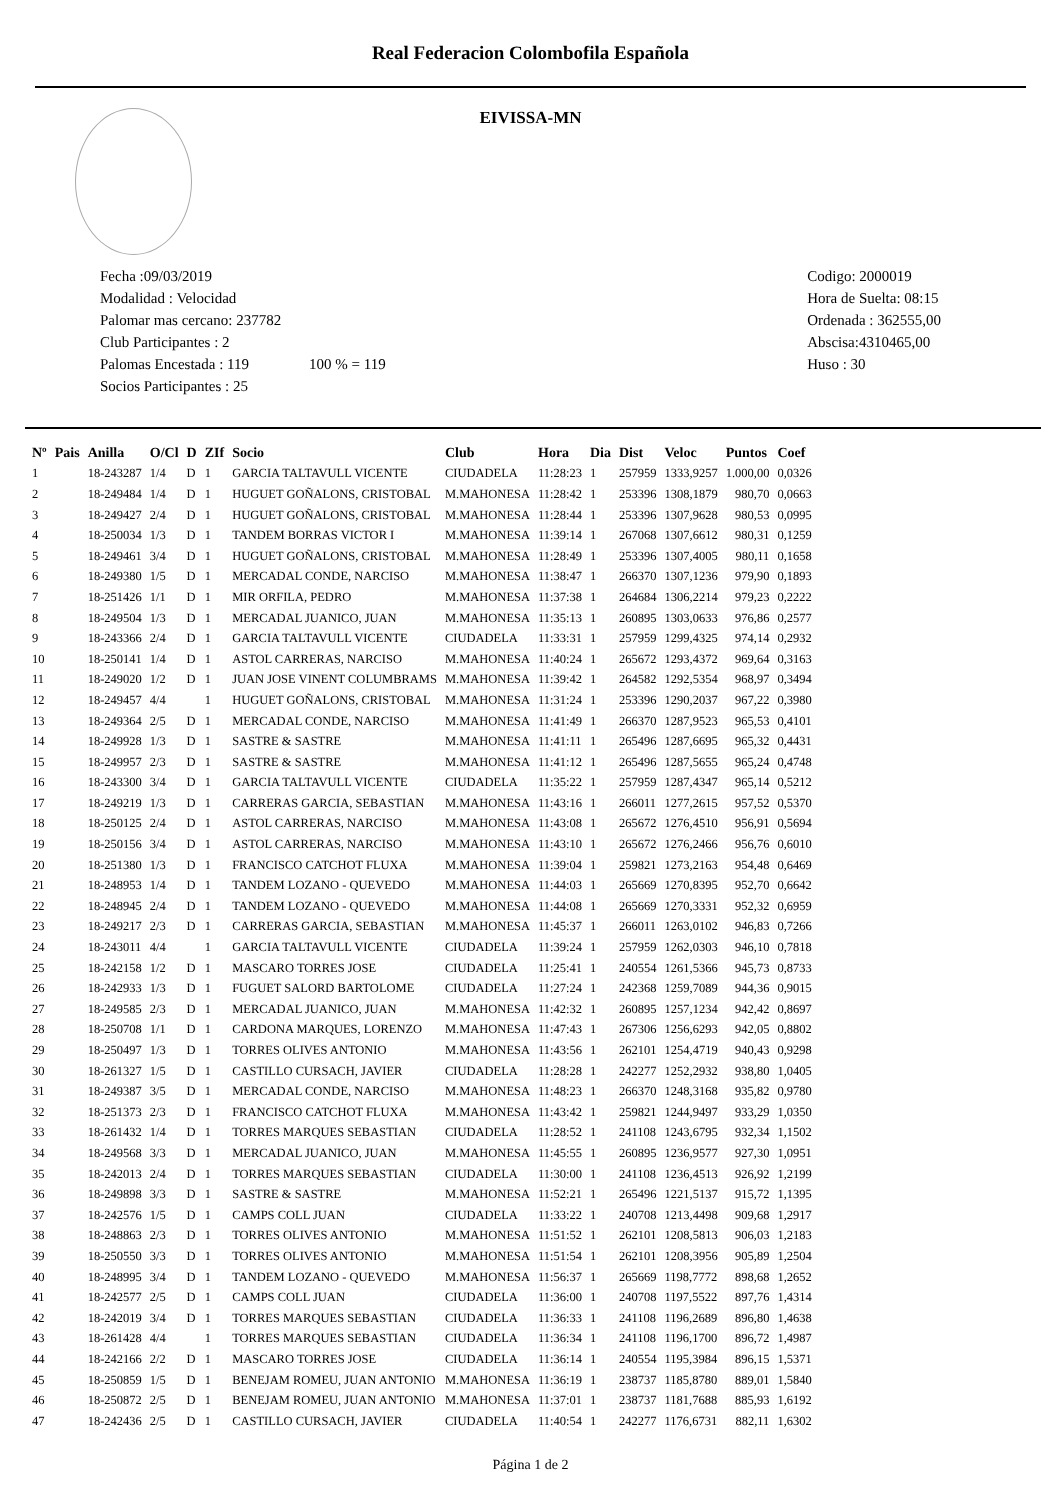Real Federacion Colombofila Española
EIVISSA-MN
Fecha :09/03/2019
Modalidad : Velocidad
Palomar mas cercano: 237782
Club Participantes : 2
Palomas Encestada : 119 100 % = 119
Socios Participantes : 25
Codigo: 2000019
Hora de Suelta: 08:15
Ordenada : 362555,00
Abscisa:4310465,00
Huso : 30
| Nº | Pais | Anilla | O/Cl | D | ZIf | Socio | Club | Hora | Dia | Dist | Veloc | Puntos | Coef |
| --- | --- | --- | --- | --- | --- | --- | --- | --- | --- | --- | --- | --- | --- |
| 1 | | 18-243287 | 1/4 | D | 1 | GARCIA TALTAVULL VICENTE | CIUDADELA | 11:28:23 | 1 | 257959 | 1333,9257 | 1.000,00 | 0,0326 |
| 2 | | 18-249484 | 1/4 | D | 1 | HUGUET GOÑALONS, CRISTOBAL | M.MAHONESA | 11:28:42 | 1 | 253396 | 1308,1879 | 980,70 | 0,0663 |
| 3 | | 18-249427 | 2/4 | D | 1 | HUGUET GOÑALONS, CRISTOBAL | M.MAHONESA | 11:28:44 | 1 | 253396 | 1307,9628 | 980,53 | 0,0995 |
| 4 | | 18-250034 | 1/3 | D | 1 | TANDEM BORRAS VICTOR I | M.MAHONESA | 11:39:14 | 1 | 267068 | 1307,6612 | 980,31 | 0,1259 |
| 5 | | 18-249461 | 3/4 | D | 1 | HUGUET GOÑALONS, CRISTOBAL | M.MAHONESA | 11:28:49 | 1 | 253396 | 1307,4005 | 980,11 | 0,1658 |
| 6 | | 18-249380 | 1/5 | D | 1 | MERCADAL CONDE, NARCISO | M.MAHONESA | 11:38:47 | 1 | 266370 | 1307,1236 | 979,90 | 0,1893 |
| 7 | | 18-251426 | 1/1 | D | 1 | MIR ORFILA, PEDRO | M.MAHONESA | 11:37:38 | 1 | 264684 | 1306,2214 | 979,23 | 0,2222 |
| 8 | | 18-249504 | 1/3 | D | 1 | MERCADAL JUANICO, JUAN | M.MAHONESA | 11:35:13 | 1 | 260895 | 1303,0633 | 976,86 | 0,2577 |
| 9 | | 18-243366 | 2/4 | D | 1 | GARCIA TALTAVULL VICENTE | CIUDADELA | 11:33:31 | 1 | 257959 | 1299,4325 | 974,14 | 0,2932 |
| 10 | | 18-250141 | 1/4 | D | 1 | ASTOL CARRERAS, NARCISO | M.MAHONESA | 11:40:24 | 1 | 265672 | 1293,4372 | 969,64 | 0,3163 |
| 11 | | 18-249020 | 1/2 | D | 1 | JUAN JOSE VINENT COLUMBRAMS | M.MAHONESA | 11:39:42 | 1 | 264582 | 1292,5354 | 968,97 | 0,3494 |
| 12 | | 18-249457 | 4/4 | | 1 | HUGUET GOÑALONS, CRISTOBAL | M.MAHONESA | 11:31:24 | 1 | 253396 | 1290,2037 | 967,22 | 0,3980 |
| 13 | | 18-249364 | 2/5 | D | 1 | MERCADAL CONDE, NARCISO | M.MAHONESA | 11:41:49 | 1 | 266370 | 1287,9523 | 965,53 | 0,4101 |
| 14 | | 18-249928 | 1/3 | D | 1 | SASTRE & SASTRE | M.MAHONESA | 11:41:11 | 1 | 265496 | 1287,6695 | 965,32 | 0,4431 |
| 15 | | 18-249957 | 2/3 | D | 1 | SASTRE & SASTRE | M.MAHONESA | 11:41:12 | 1 | 265496 | 1287,5655 | 965,24 | 0,4748 |
| 16 | | 18-243300 | 3/4 | D | 1 | GARCIA TALTAVULL VICENTE | CIUDADELA | 11:35:22 | 1 | 257959 | 1287,4347 | 965,14 | 0,5212 |
| 17 | | 18-249219 | 1/3 | D | 1 | CARRERAS GARCIA, SEBASTIAN | M.MAHONESA | 11:43:16 | 1 | 266011 | 1277,2615 | 957,52 | 0,5370 |
| 18 | | 18-250125 | 2/4 | D | 1 | ASTOL CARRERAS, NARCISO | M.MAHONESA | 11:43:08 | 1 | 265672 | 1276,4510 | 956,91 | 0,5694 |
| 19 | | 18-250156 | 3/4 | D | 1 | ASTOL CARRERAS, NARCISO | M.MAHONESA | 11:43:10 | 1 | 265672 | 1276,2466 | 956,76 | 0,6010 |
| 20 | | 18-251380 | 1/3 | D | 1 | FRANCISCO CATCHOT FLUXA | M.MAHONESA | 11:39:04 | 1 | 259821 | 1273,2163 | 954,48 | 0,6469 |
| 21 | | 18-248953 | 1/4 | D | 1 | TANDEM LOZANO - QUEVEDO | M.MAHONESA | 11:44:03 | 1 | 265669 | 1270,8395 | 952,70 | 0,6642 |
| 22 | | 18-248945 | 2/4 | D | 1 | TANDEM LOZANO - QUEVEDO | M.MAHONESA | 11:44:08 | 1 | 265669 | 1270,3331 | 952,32 | 0,6959 |
| 23 | | 18-249217 | 2/3 | D | 1 | CARRERAS GARCIA, SEBASTIAN | M.MAHONESA | 11:45:37 | 1 | 266011 | 1263,0102 | 946,83 | 0,7266 |
| 24 | | 18-243011 | 4/4 | | 1 | GARCIA TALTAVULL VICENTE | CIUDADELA | 11:39:24 | 1 | 257959 | 1262,0303 | 946,10 | 0,7818 |
| 25 | | 18-242158 | 1/2 | D | 1 | MASCARO TORRES JOSE | CIUDADELA | 11:25:41 | 1 | 240554 | 1261,5366 | 945,73 | 0,8733 |
| 26 | | 18-242933 | 1/3 | D | 1 | FUGUET SALORD BARTOLOME | CIUDADELA | 11:27:24 | 1 | 242368 | 1259,7089 | 944,36 | 0,9015 |
| 27 | | 18-249585 | 2/3 | D | 1 | MERCADAL JUANICO, JUAN | M.MAHONESA | 11:42:32 | 1 | 260895 | 1257,1234 | 942,42 | 0,8697 |
| 28 | | 18-250708 | 1/1 | D | 1 | CARDONA MARQUES, LORENZO | M.MAHONESA | 11:47:43 | 1 | 267306 | 1256,6293 | 942,05 | 0,8802 |
| 29 | | 18-250497 | 1/3 | D | 1 | TORRES OLIVES ANTONIO | M.MAHONESA | 11:43:56 | 1 | 262101 | 1254,4719 | 940,43 | 0,9298 |
| 30 | | 18-261327 | 1/5 | D | 1 | CASTILLO CURSACH, JAVIER | CIUDADELA | 11:28:28 | 1 | 242277 | 1252,2932 | 938,80 | 1,0405 |
| 31 | | 18-249387 | 3/5 | D | 1 | MERCADAL CONDE, NARCISO | M.MAHONESA | 11:48:23 | 1 | 266370 | 1248,3168 | 935,82 | 0,9780 |
| 32 | | 18-251373 | 2/3 | D | 1 | FRANCISCO CATCHOT FLUXA | M.MAHONESA | 11:43:42 | 1 | 259821 | 1244,9497 | 933,29 | 1,0350 |
| 33 | | 18-261432 | 1/4 | D | 1 | TORRES MARQUES SEBASTIAN | CIUDADELA | 11:28:52 | 1 | 241108 | 1243,6795 | 932,34 | 1,1502 |
| 34 | | 18-249568 | 3/3 | D | 1 | MERCADAL JUANICO, JUAN | M.MAHONESA | 11:45:55 | 1 | 260895 | 1236,9577 | 927,30 | 1,0951 |
| 35 | | 18-242013 | 2/4 | D | 1 | TORRES MARQUES SEBASTIAN | CIUDADELA | 11:30:00 | 1 | 241108 | 1236,4513 | 926,92 | 1,2199 |
| 36 | | 18-249898 | 3/3 | D | 1 | SASTRE & SASTRE | M.MAHONESA | 11:52:21 | 1 | 265496 | 1221,5137 | 915,72 | 1,1395 |
| 37 | | 18-242576 | 1/5 | D | 1 | CAMPS COLL JUAN | CIUDADELA | 11:33:22 | 1 | 240708 | 1213,4498 | 909,68 | 1,2917 |
| 38 | | 18-248863 | 2/3 | D | 1 | TORRES OLIVES ANTONIO | M.MAHONESA | 11:51:52 | 1 | 262101 | 1208,5813 | 906,03 | 1,2183 |
| 39 | | 18-250550 | 3/3 | D | 1 | TORRES OLIVES ANTONIO | M.MAHONESA | 11:51:54 | 1 | 262101 | 1208,3956 | 905,89 | 1,2504 |
| 40 | | 18-248995 | 3/4 | D | 1 | TANDEM LOZANO - QUEVEDO | M.MAHONESA | 11:56:37 | 1 | 265669 | 1198,7772 | 898,68 | 1,2652 |
| 41 | | 18-242577 | 2/5 | D | 1 | CAMPS COLL JUAN | CIUDADELA | 11:36:00 | 1 | 240708 | 1197,5522 | 897,76 | 1,4314 |
| 42 | | 18-242019 | 3/4 | D | 1 | TORRES MARQUES SEBASTIAN | CIUDADELA | 11:36:33 | 1 | 241108 | 1196,2689 | 896,80 | 1,4638 |
| 43 | | 18-261428 | 4/4 | | 1 | TORRES MARQUES SEBASTIAN | CIUDADELA | 11:36:34 | 1 | 241108 | 1196,1700 | 896,72 | 1,4987 |
| 44 | | 18-242166 | 2/2 | D | 1 | MASCARO TORRES JOSE | CIUDADELA | 11:36:14 | 1 | 240554 | 1195,3984 | 896,15 | 1,5371 |
| 45 | | 18-250859 | 1/5 | D | 1 | BENEJAM ROMEU, JUAN ANTONIO | M.MAHONESA | 11:36:19 | 1 | 238737 | 1185,8780 | 889,01 | 1,5840 |
| 46 | | 18-250872 | 2/5 | D | 1 | BENEJAM ROMEU, JUAN ANTONIO | M.MAHONESA | 11:37:01 | 1 | 238737 | 1181,7688 | 885,93 | 1,6192 |
| 47 | | 18-242436 | 2/5 | D | 1 | CASTILLO CURSACH, JAVIER | CIUDADELA | 11:40:54 | 1 | 242277 | 1176,6731 | 882,11 | 1,6302 |
Página 1 de 2